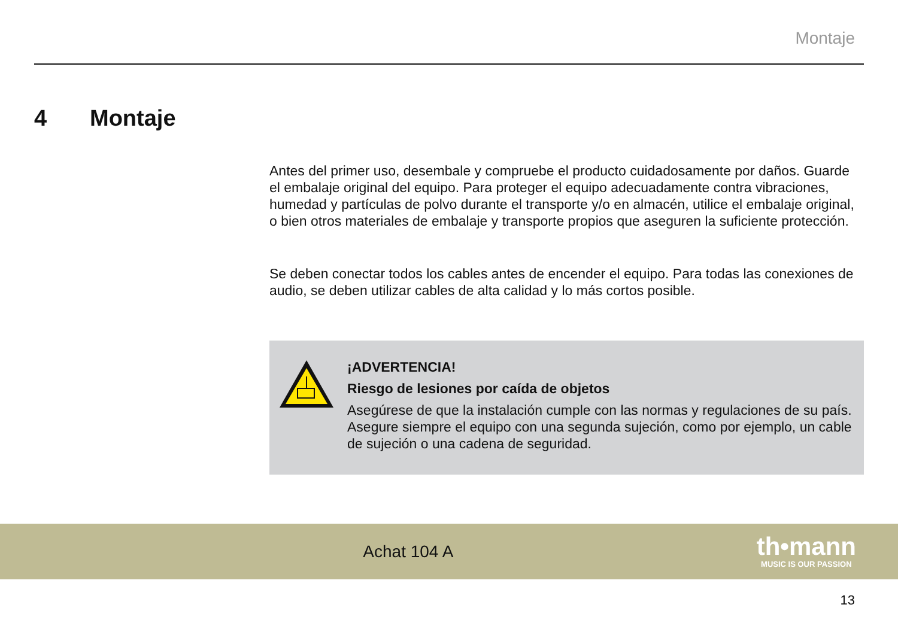Montaje
4 Montaje
Antes del primer uso, desembale y compruebe el producto cuidadosamente por daños. Guarde el embalaje original del equipo. Para proteger el equipo adecuadamente contra vibraciones, humedad y partículas de polvo durante el transporte y/o en almacén, utilice el embalaje original, o bien otros materiales de embalaje y transporte propios que aseguren la suficiente protección.
Se deben conectar todos los cables antes de encender el equipo. Para todas las conexiones de audio, se deben utilizar cables de alta calidad y lo más cortos posible.
¡ADVERTENCIA!
Riesgo de lesiones por caída de objetos
Asegúrese de que la instalación cumple con las normas y regulaciones de su país. Asegure siempre el equipo con una segunda sujeción, como por ejemplo, un cable de sujeción o una cadena de seguridad.
Achat 104 A
th•mann
MUSIC IS OUR PASSION
13